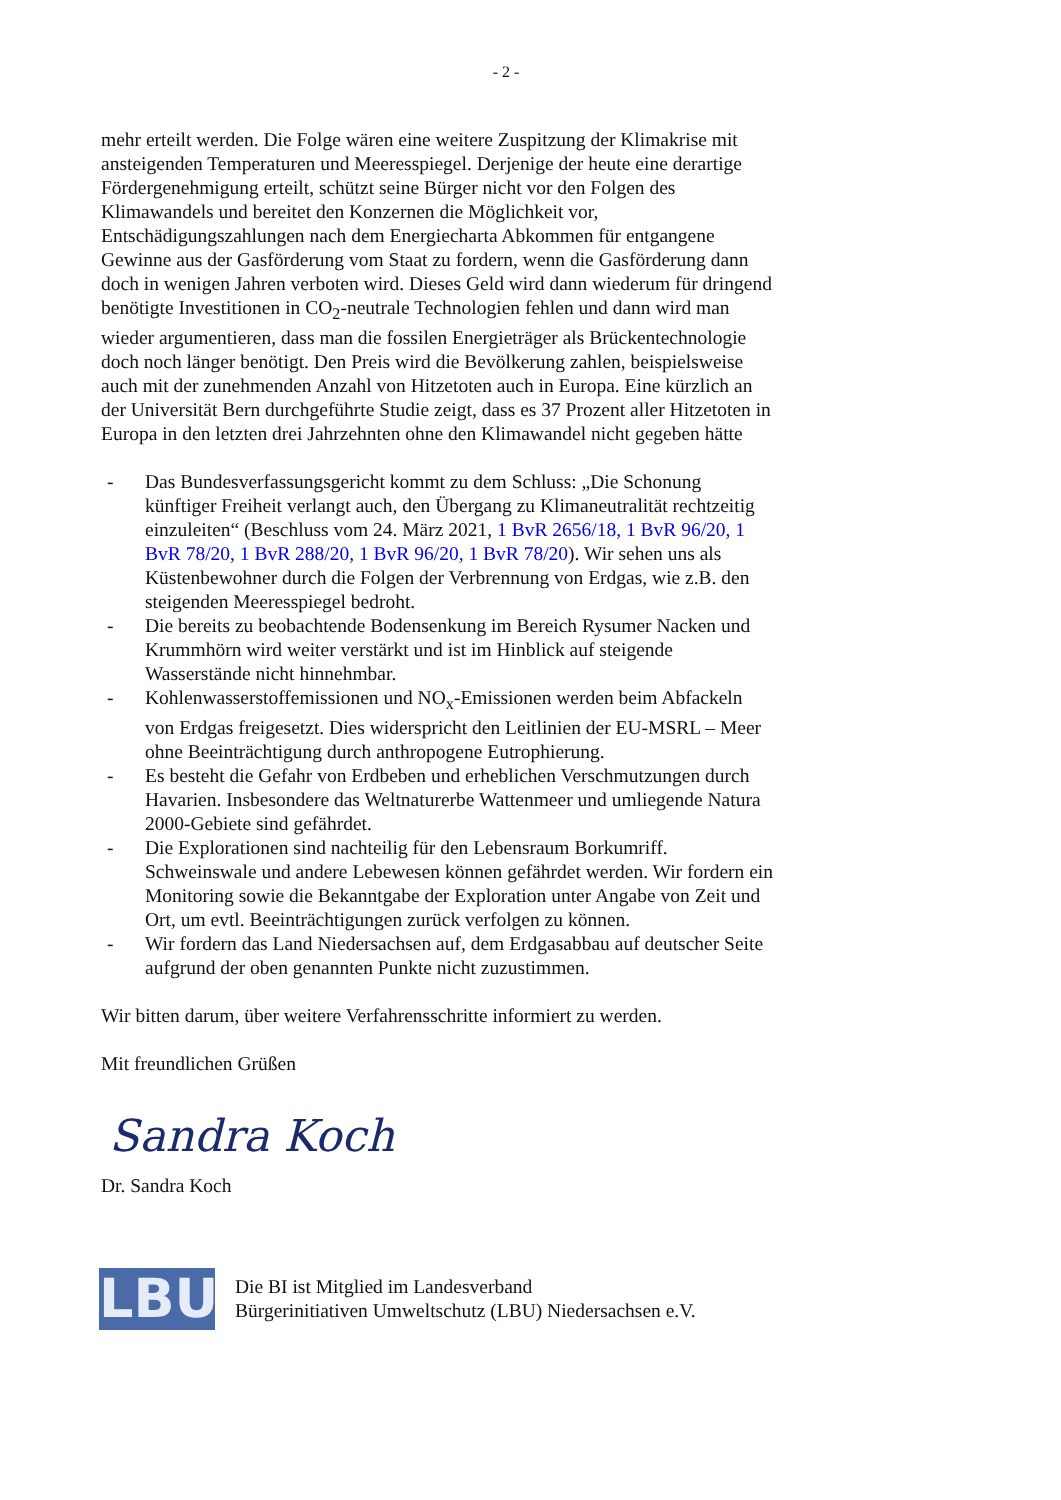- 2 -
mehr erteilt werden. Die Folge wären eine weitere Zuspitzung der Klimakrise mit ansteigenden Temperaturen und Meeresspiegel. Derjenige der heute eine derartige Fördergenehmigung erteilt, schützt seine Bürger nicht vor den Folgen des Klimawandels und bereitet den Konzernen die Möglichkeit vor, Entschädigungszahlungen nach dem Energiecharta Abkommen für entgangene Gewinne aus der Gasförderung vom Staat zu fordern, wenn die Gasförderung dann doch in wenigen Jahren verboten wird. Dieses Geld wird dann wiederum für dringend benötigte Investitionen in CO<sub>2</sub>-neutrale Technologien fehlen und dann wird man wieder argumentieren, dass man die fossilen Energieträger als Brückentechnologie doch noch länger benötigt. Den Preis wird die Bevölkerung zahlen, beispielsweise auch mit der zunehmenden Anzahl von Hitzetoten auch in Europa. Eine kürzlich an der Universität Bern durchgeführte Studie zeigt, dass es 37 Prozent aller Hitzetoten in Europa in den letzten drei Jahrzehnten ohne den Klimawandel nicht gegeben hätte
- Das Bundesverfassungsgericht kommt zu dem Schluss: „Die Schonung künftiger Freiheit verlangt auch, den Übergang zu Klimaneutralität rechtzeitig einzuleiten“ (Beschluss vom 24. März 2021, 1 BvR 2656/18, 1 BvR 96/20, 1 BvR 78/20, 1 BvR 288/20, 1 BvR 96/20, 1 BvR 78/20). Wir sehen uns als Küstenbewohner durch die Folgen der Verbrennung von Erdgas, wie z.B. den steigenden Meeresspiegel bedroht.
- Die bereits zu beobachtende Bodensenkung im Bereich Rysumer Nacken und Krummhörn wird weiter verstärkt und ist im Hinblick auf steigende Wasserstände nicht hinnehmbar.
- Kohlenwasserstoffemissionen und NO<sub>x</sub>-Emissionen werden beim Abfackeln von Erdgas freigesetzt. Dies widerspricht den Leitlinien der EU-MSRL – Meer ohne Beeinträchtigung durch anthropogene Eutrophierung.
- Es besteht die Gefahr von Erdbeben und erheblichen Verschmutzungen durch Havarien. Insbesondere das Weltnaturerbe Wattenmeer und umliegende Natura 2000-Gebiete sind gefährdet.
- Die Explorationen sind nachteilig für den Lebensraum Borkumriff. Schweinswale und andere Lebewesen können gefährdet werden. Wir fordern ein Monitoring sowie die Bekanntgabe der Exploration unter Angabe von Zeit und Ort, um evtl. Beeinträchtigungen zurück verfolgen zu können.
- Wir fordern das Land Niedersachsen auf, dem Erdgasabbau auf deutscher Seite aufgrund der oben genannten Punkte nicht zuzustimmen.
Wir bitten darum, über weitere Verfahrensschritte informiert zu werden.
Mit freundlichen Grüßen
Sandra Koch
Dr. Sandra Koch
LBU
Die BI ist Mitglied im Landesverband
Bürgerinitiativen Umweltschutz (LBU) Niedersachsen e.V.